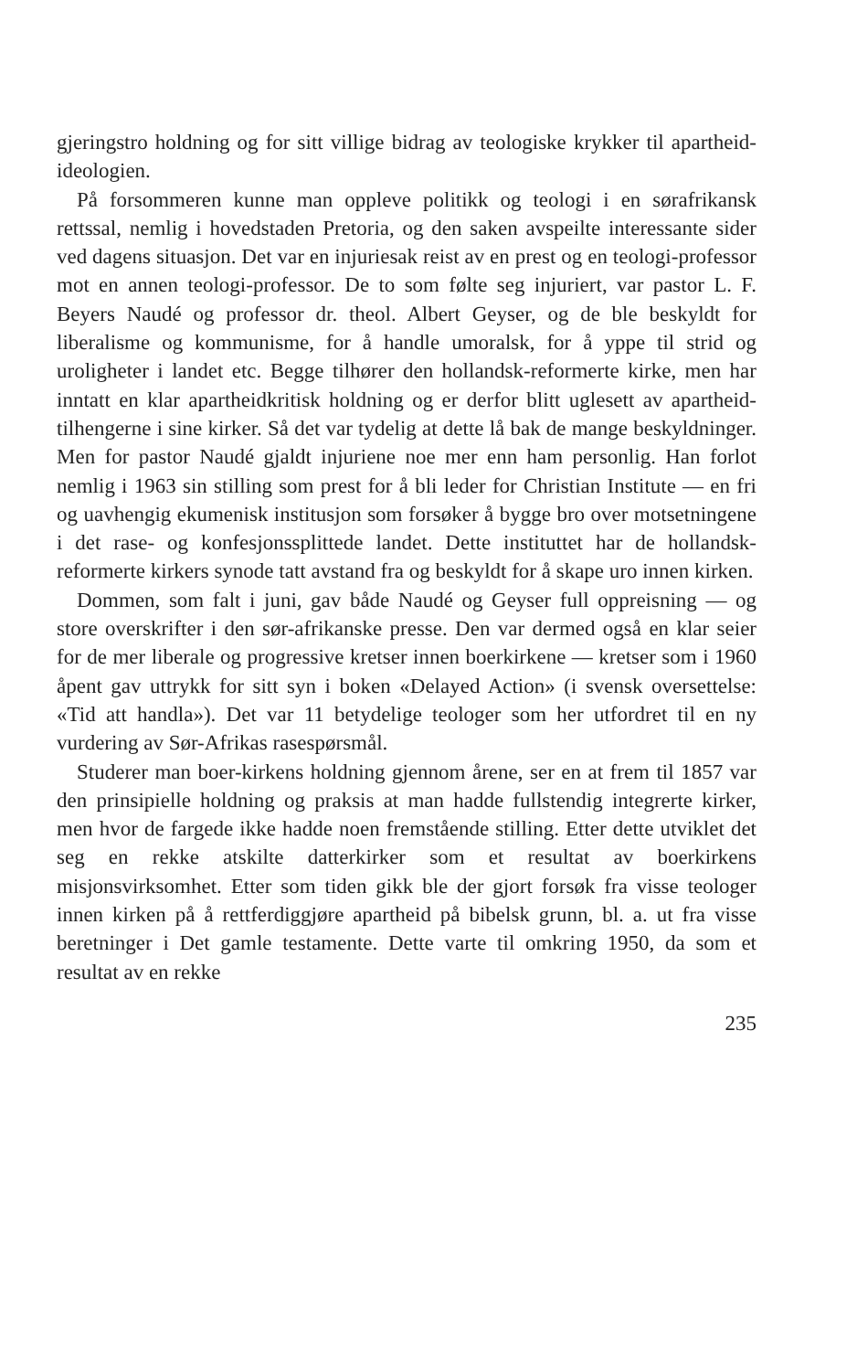gjeringstro holdning og for sitt villige bidrag av teologiske krykker til apartheid-ideologien.
På forsommeren kunne man oppleve politikk og teologi i en sørafrikansk rettssal, nemlig i hovedstaden Pretoria, og den saken avspeilte interessante sider ved dagens situasjon. Det var en injuriesak reist av en prest og en teologi-professor mot en annen teologi-professor. De to som følte seg injuriert, var pastor L. F. Beyers Naudé og professor dr. theol. Albert Geyser, og de ble beskyldt for liberalisme og kommunisme, for å handle umoralsk, for å yppe til strid og uroligheter i landet etc. Begge tilhører den hollandsk-reformerte kirke, men har inntatt en klar apartheidkritisk holdning og er derfor blitt uglesett av apartheid-tilhengerne i sine kirker. Så det var tydelig at dette lå bak de mange beskyldninger. Men for pastor Naudé gjaldt injuriene noe mer enn ham personlig. Han forlot nemlig i 1963 sin stilling som prest for å bli leder for Christian Institute — en fri og uavhengig ekumenisk institusjon som forsøker å bygge bro over motsetningene i det rase- og konfesjonssplittede landet. Dette instituttet har de hollandsk-reformerte kirkers synode tatt avstand fra og beskyldt for å skape uro innen kirken.
Dommen, som falt i juni, gav både Naudé og Geyser full oppreisning — og store overskrifter i den sør-afrikanske presse. Den var dermed også en klar seier for de mer liberale og progressive kretser innen boerkirkene — kretser som i 1960 åpent gav uttrykk for sitt syn i boken «Delayed Action» (i svensk oversettelse: «Tid att handla»). Det var 11 betydelige teologer som her utfordret til en ny vurdering av Sør-Afrikas rasespørsmål.
Studerer man boer-kirkens holdning gjennom årene, ser en at frem til 1857 var den prinsipielle holdning og praksis at man hadde fullstendig integrerte kirker, men hvor de fargede ikke hadde noen fremstående stilling. Etter dette utviklet det seg en rekke atskilte datterkirker som et resultat av boerkirkens misjonsvirksomhet. Etter som tiden gikk ble der gjort forsøk fra visse teologer innen kirken på å rettferdiggjøre apartheid på bibelsk grunn, bl. a. ut fra visse beretninger i Det gamle testamente. Dette varte til omkring 1950, da som et resultat av en rekke
235